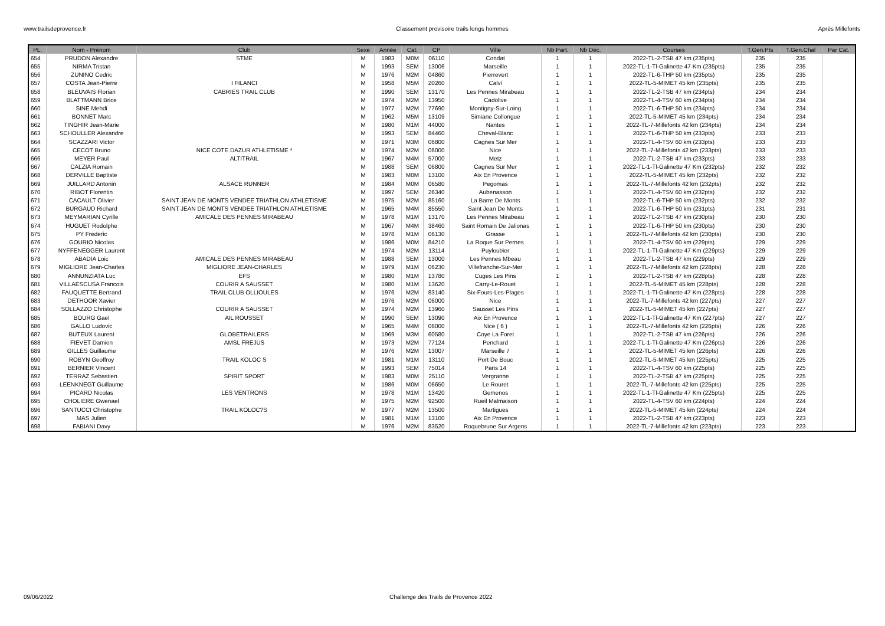www.trailsdeprovence.fr Classement provisoire trails longs hommes Après Millefonts
| PL. | Nom - Prénom | Club | Sexe | Année | Cat. | CP | Ville | Nb Part. | Nb Déc. | Courses | T.Gen.Pts | T.Gen.Chal | Par Cat. |
| --- | --- | --- | --- | --- | --- | --- | --- | --- | --- | --- | --- | --- | --- |
| 654 | PRUDON Alexandre | STME | M | 1983 | M0M | 06110 | Condat | 1 | 1 | 2022-TL-2-TSB 47 km (235pts) | 235 | 235 | |
| 655 | NIRMA Tristan | | M | 1993 | SEM | 13006 | Marseille | 1 | 1 | 2022-TL-1-Tl-Galinette 47 Km (235pts) | 235 | 235 | |
| 656 | ZUNINO Cedric | | M | 1976 | M2M | 04860 | Pierrevert | 1 | 1 | 2022-TL-6-THP 50 km (235pts) | 235 | 235 | |
| 657 | COSTA Jean-Pierre | I FILANCI | M | 1958 | M5M | 20260 | Calvi | 1 | 1 | 2022-TL-5-MIMET 45 km (235pts) | 235 | 235 | |
| 658 | BLEUVAIS Florian | CABRIES TRAIL CLUB | M | 1990 | SEM | 13170 | Les Pennes Mirabeau | 1 | 1 | 2022-TL-2-TSB 47 km (234pts) | 234 | 234 | |
| 659 | BLATTMANN Brice | | M | 1974 | M2M | 13950 | Cadolive | 1 | 1 | 2022-TL-4-TSV 60 km (234pts) | 234 | 234 | |
| 660 | SINE Mehdi | | M | 1977 | M2M | 77690 | Montigny-Sur-Loing | 1 | 1 | 2022-TL-6-THP 50 km (234pts) | 234 | 234 | |
| 661 | BONNET Marc | | M | 1962 | M5M | 13109 | Simiane Collongue | 1 | 1 | 2022-TL-5-MIMET 45 km (234pts) | 234 | 234 | |
| 662 | TINGHIR Jean-Marie | | M | 1980 | M1M | 44000 | Nantes | 1 | 1 | 2022-TL-7-Millefonts 42 km (234pts) | 234 | 234 | |
| 663 | SCHOULLER Alexandre | | M | 1993 | SEM | 84460 | Cheval-Blanc | 1 | 1 | 2022-TL-6-THP 50 km (233pts) | 233 | 233 | |
| 664 | SCAZZARI Victor | | M | 1971 | M3M | 06800 | Cagnes Sur Mer | 1 | 1 | 2022-TL-4-TSV 60 km (233pts) | 233 | 233 | |
| 665 | CECOT Bruno | NICE COTE DAZUR ATHLETISME * | M | 1974 | M2M | 06000 | Nice | 1 | 1 | 2022-TL-7-Millefonts 42 km (233pts) | 233 | 233 | |
| 666 | MEYER Paul | ALTITRAIL | M | 1967 | M4M | 57000 | Metz | 1 | 1 | 2022-TL-2-TSB 47 km (233pts) | 233 | 233 | |
| 667 | CALZIA Romain | | M | 1988 | SEM | 06800 | Cagnes Sur Mer | 1 | 1 | 2022-TL-1-Tl-Galinette 47 Km (232pts) | 232 | 232 | |
| 668 | DERVILLE Baptiste | | M | 1983 | M0M | 13100 | Aix En Provence | 1 | 1 | 2022-TL-5-MIMET 45 km (232pts) | 232 | 232 | |
| 669 | JUILLARD Antonin | ALSACE RUNNER | M | 1984 | M0M | 06580 | Pegomas | 1 | 1 | 2022-TL-7-Millefonts 42 km (232pts) | 232 | 232 | |
| 670 | RIBOT Florentin | | M | 1997 | SEM | 26340 | Aubenasson | 1 | 1 | 2022-TL-4-TSV 60 km (232pts) | 232 | 232 | |
| 671 | CACAULT Olivier | SAINT JEAN DE MONTS VENDEE TRIATHLON ATHLETISME | M | 1975 | M2M | 85160 | La Barre De Monts | 1 | 1 | 2022-TL-6-THP 50 km (232pts) | 232 | 232 | |
| 672 | BURGAUD Richard | SAINT JEAN DE MONTS VENDEE TRIATHLON ATHLETISME | M | 1965 | M4M | 85550 | Saint Jean De Monts | 1 | 1 | 2022-TL-6-THP 50 km (231pts) | 231 | 231 | |
| 673 | MEYMARIAN Cyrille | AMICALE DES PENNES MIRABEAU | M | 1978 | M1M | 13170 | Les Pennes Mirabeau | 1 | 1 | 2022-TL-2-TSB 47 km (230pts) | 230 | 230 | |
| 674 | HUGUET Rodolphe | | M | 1967 | M4M | 38460 | Saint Romain De Jalionas | 1 | 1 | 2022-TL-6-THP 50 km (230pts) | 230 | 230 | |
| 675 | PY Frederic | | M | 1978 | M1M | 06130 | Grasse | 1 | 1 | 2022-TL-7-Millefonts 42 km (230pts) | 230 | 230 | |
| 676 | GOURIO Nicolas | | M | 1986 | M0M | 84210 | La Roque Sur Pernes | 1 | 1 | 2022-TL-4-TSV 60 km (229pts) | 229 | 229 | |
| 677 | NYFFENEGGER Laurent | | M | 1974 | M2M | 13114 | Puyloubier | 1 | 1 | 2022-TL-1-Tl-Galinette 47 Km (229pts) | 229 | 229 | |
| 678 | ABADIA Loic | AMICALE DES PENNES MIRABEAU | M | 1988 | SEM | 13000 | Les Pennes Mbeau | 1 | 1 | 2022-TL-2-TSB 47 km (229pts) | 229 | 229 | |
| 679 | MIGLIORE Jean-Charles | MIGLIORE JEAN-CHARLES | M | 1979 | M1M | 06230 | Villefranche-Sur-Mer | 1 | 1 | 2022-TL-7-Millefonts 42 km (228pts) | 228 | 228 | |
| 680 | ANNUNZIATA Luc | EFS | M | 1980 | M1M | 13780 | Cuges Les Pins | 1 | 1 | 2022-TL-2-TSB 47 km (228pts) | 228 | 228 | |
| 681 | VILLAESCUSA Francois | COURIR A SAUSSET | M | 1980 | M1M | 13620 | Carry-Le-Rouet | 1 | 1 | 2022-TL-5-MIMET 45 km (228pts) | 228 | 228 | |
| 682 | FAUQUETTE Bertrand | TRAIL CLUB OLLIOULES | M | 1976 | M2M | 83140 | Six-Fours-Les-Plages | 1 | 1 | 2022-TL-1-Tl-Galinette 47 Km (228pts) | 228 | 228 | |
| 683 | DETHOOR Xavier | | M | 1976 | M2M | 06000 | Nice | 1 | 1 | 2022-TL-7-Millefonts 42 km (227pts) | 227 | 227 | |
| 684 | SOLLAZZO Christophe | COURIR A SAUSSET | M | 1974 | M2M | 13960 | Sausset Les Pins | 1 | 1 | 2022-TL-5-MIMET 45 km (227pts) | 227 | 227 | |
| 685 | BOURG Gael | AIL ROUSSET | M | 1990 | SEM | 13090 | Aix En Provence | 1 | 1 | 2022-TL-1-Tl-Galinette 47 Km (227pts) | 227 | 227 | |
| 686 | GALLO Ludovic | | M | 1965 | M4M | 06000 | Nice ( 6 ) | 1 | 1 | 2022-TL-7-Millefonts 42 km (226pts) | 226 | 226 | |
| 687 | BUTEUX Laurent | GLOBETRAILERS | M | 1969 | M3M | 60580 | Coye La Foret | 1 | 1 | 2022-TL-2-TSB 47 km (226pts) | 226 | 226 | |
| 688 | FIEVET Damien | AMSL FREJUS | M | 1973 | M2M | 77124 | Penchard | 1 | 1 | 2022-TL-1-Tl-Galinette 47 Km (226pts) | 226 | 226 | |
| 689 | GILLES Guillaume | | M | 1976 | M2M | 13007 | Marseille 7 | 1 | 1 | 2022-TL-5-MIMET 45 km (226pts) | 226 | 226 | |
| 690 | ROBYN Geoffroy | TRAIL KOLOC S | M | 1981 | M1M | 13110 | Port De Bouc | 1 | 1 | 2022-TL-5-MIMET 45 km (225pts) | 225 | 225 | |
| 691 | BERNIER Vincent | | M | 1993 | SEM | 75014 | Paris 14 | 1 | 1 | 2022-TL-4-TSV 60 km (225pts) | 225 | 225 | |
| 692 | TERRAZ Sebastien | SPIRIT SPORT | M | 1983 | M0M | 25110 | Vergranne | 1 | 1 | 2022-TL-2-TSB 47 km (225pts) | 225 | 225 | |
| 693 | LEENKNEGT Guillaume | | M | 1986 | M0M | 06650 | Le Rouret | 1 | 1 | 2022-TL-7-Millefonts 42 km (225pts) | 225 | 225 | |
| 694 | PICARD Nicolas | LES VENTRONS | M | 1978 | M1M | 13420 | Gemenos | 1 | 1 | 2022-TL-1-Tl-Galinette 47 Km (225pts) | 225 | 225 | |
| 695 | CHOLIERE Gwenael | | M | 1975 | M2M | 92500 | Rueil Malmaison | 1 | 1 | 2022-TL-4-TSV 60 km (224pts) | 224 | 224 | |
| 696 | SANTUCCI Christophe | TRAIL KOLOC?S | M | 1977 | M2M | 13500 | Martigues | 1 | 1 | 2022-TL-5-MIMET 45 km (224pts) | 224 | 224 | |
| 697 | MAS Julien | | M | 1981 | M1M | 13100 | Aix En Provence | 1 | 1 | 2022-TL-2-TSB 47 km (223pts) | 223 | 223 | |
| 698 | FABIANI Davy | | M | 1976 | M2M | 83520 | Roquebrune Sur Argens | 1 | 1 | 2022-TL-7-Millefonts 42 km (223pts) | 223 | 223 | |
09/06/2022 Challenge des Trails de Provence 2022